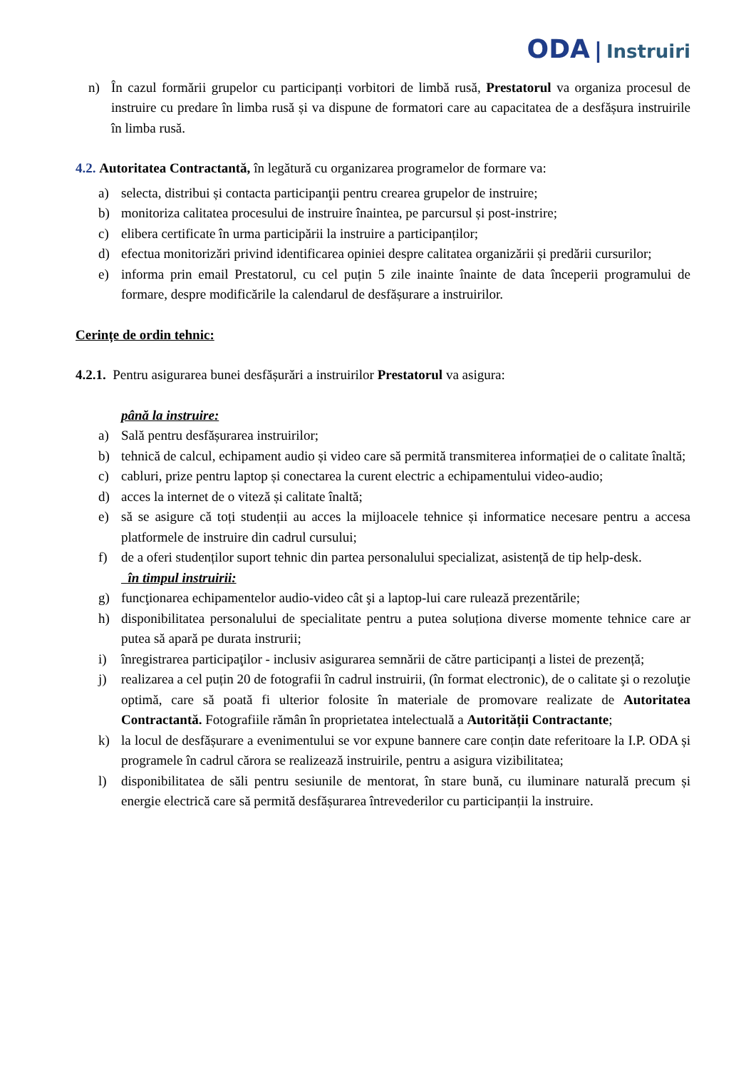ODA | Instruiri
n) În cazul formării grupelor cu participanți vorbitori de limbă rusă, Prestatorul va organiza procesul de instruire cu predare în limba rusă și va dispune de formatori care au capacitatea de a desfășura instruirile în limba rusă.
4.2. Autoritatea Contractantă, în legătură cu organizarea programelor de formare va:
a) selecta, distribui și contacta participanţii pentru crearea grupelor de instruire;
b) monitoriza calitatea procesului de instruire înaintea, pe parcursul și post-instrire;
c) elibera certificate în urma participării la instruire a participanților;
d) efectua monitorizări privind identificarea opiniei despre calitatea organizării și predării cursurilor;
e) informa prin email Prestatorul, cu cel puțin 5 zile inainte înainte de data începerii programului de formare, despre modificările la calendarul de desfășurare a instruirilor.
Cerințe de ordin tehnic:
4.2.1. Pentru asigurarea bunei desfășurări a instruirilor Prestatorul va asigura:
până la instruire:
a) Sală pentru desfășurarea instruirilor;
b) tehnică de calcul, echipament audio și video care să permită transmiterea informației de o calitate înaltă;
c) cabluri, prize pentru laptop și conectarea la curent electric a echipamentului video-audio;
d) acces la internet de o viteză și calitate înaltă;
e) să se asigure că toți studenții au acces la mijloacele tehnice și informatice necesare pentru a accesa platformele de instruire din cadrul cursului;
f) de a oferi studenților suport tehnic din partea personalului specializat, asistență de tip help-desk.
în timpul instruirii:
g) funcţionarea echipamentelor audio-video cât şi a laptop-lui care rulează prezentările;
h) disponibilitatea personalului de specialitate pentru a putea soluționa diverse momente tehnice care ar putea să apară pe durata instrurii;
i) înregistrarea participaţilor - inclusiv asigurarea semnării de către participanți a listei de prezență;
j) realizarea a cel puțin 20 de fotografii în cadrul instruirii, (în format electronic), de o calitate şi o rezoluţie optimă, care să poată fi ulterior folosite în materiale de promovare realizate de Autoritatea Contractantă. Fotografiile rămân în proprietatea intelectuală a Autorității Contractante;
k) la locul de desfășurare a evenimentului se vor expune bannere care conțin date referitoare la I.P. ODA și programele în cadrul cărora se realizează instruirile, pentru a asigura vizibilitatea;
l) disponibilitatea de săli pentru sesiunile de mentorat, în stare bună, cu iluminare naturală precum și energie electrică care să permită desfășurarea întrevederilor cu participanții la instruire.